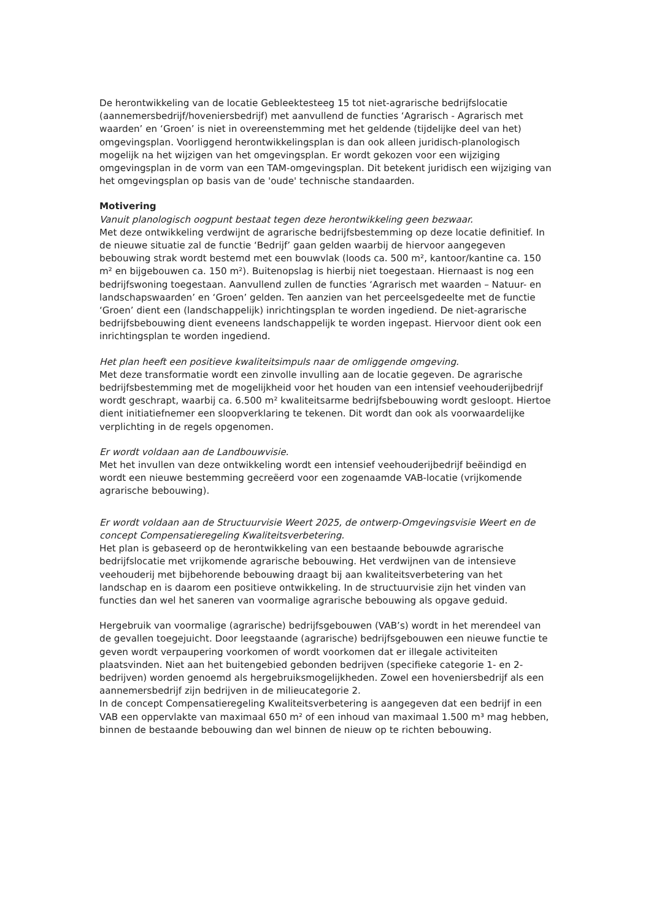De herontwikkeling van de locatie Gebleektesteeg 15 tot niet-agrarische bedrijfslocatie (aannemersbedrijf/hoveniersbedrijf) met aanvullend de functies ‘Agrarisch - Agrarisch met waarden’ en ‘Groen’ is niet in overeenstemming met het geldende (tijdelijke deel van het) omgevingsplan. Voorliggend herontwikkelingsplan is dan ook alleen juridisch-planologisch mogelijk na het wijzigen van het omgevingsplan. Er wordt gekozen voor een wijziging omgevingsplan in de vorm van een TAM-omgevingsplan. Dit betekent juridisch een wijziging van het omgevingsplan op basis van de 'oude' technische standaarden.
Motivering
Vanuit planologisch oogpunt bestaat tegen deze herontwikkeling geen bezwaar.
Met deze ontwikkeling verdwijnt de agrarische bedrijfsbestemming op deze locatie definitief. In de nieuwe situatie zal de functie ‘Bedrijf’ gaan gelden waarbij de hiervoor aangegeven bebouwing strak wordt bestemd met een bouwvlak (loods ca. 500 m², kantoor/kantine ca. 150 m² en bijgebouwen ca. 150 m²). Buitenopslag is hierbij niet toegestaan. Hiernaast is nog een bedrijfswoning toegestaan. Aanvullend zullen de functies ‘Agrarisch met waarden – Natuur- en landschapswaarden’ en ‘Groen’ gelden. Ten aanzien van het perceelsgedeelte met de functie ‘Groen’ dient een (landschappelijk) inrichtingsplan te worden ingediend. De niet-agrarische bedrijfsbebouwing dient eveneens landschappelijk te worden ingepast. Hiervoor dient ook een inrichtingsplan te worden ingediend.
Het plan heeft een positieve kwaliteitsimpuls naar de omliggende omgeving.
Met deze transformatie wordt een zinvolle invulling aan de locatie gegeven. De agrarische bedrijfsbestemming met de mogelijkheid voor het houden van een intensief veehouderijbedrijf wordt geschrapt, waarbij ca. 6.500 m² kwaliteitsarme bedrijfsbebouwing wordt gesloopt. Hiertoe dient initiatiefnemer een sloopverklaring te tekenen. Dit wordt dan ook als voorwaardelijke verplichting in de regels opgenomen.
Er wordt voldaan aan de Landbouwvisie.
Met het invullen van deze ontwikkeling wordt een intensief veehouderijbedrijf beëindigd en wordt een nieuwe bestemming gecreëerd voor een zogenaamde VAB-locatie (vrijkomende agrarische bebouwing).
Er wordt voldaan aan de Structuurvisie Weert 2025, de ontwerp-Omgevingsvisie Weert en de concept Compensatieregeling Kwaliteitsverbetering.
Het plan is gebaseerd op de herontwikkeling van een bestaande bebouwde agrarische bedrijfslocatie met vrijkomende agrarische bebouwing. Het verdwijnen van de intensieve veehouderij met bijbehorende bebouwing draagt bij aan kwaliteitsverbetering van het landschap en is daarom een positieve ontwikkeling. In de structuurvisie zijn het vinden van functies dan wel het saneren van voormalige agrarische bebouwing als opgave geduid.
Hergebruik van voormalige (agrarische) bedrijfsgebouwen (VAB’s) wordt in het merendeel van de gevallen toegejuicht. Door leegstaande (agrarische) bedrijfsgebouwen een nieuwe functie te geven wordt verpaupering voorkomen of wordt voorkomen dat er illegale activiteiten plaatsvinden. Niet aan het buitengebied gebonden bedrijven (specifieke categorie 1- en 2-bedrijven) worden genoemd als hergebruiksmogelijkheden. Zowel een hoveniersbedrijf als een aannemersbedrijf zijn bedrijven in de milieucategorie 2.
In de concept Compensatieregeling Kwaliteitsverbetering is aangegeven dat een bedrijf in een VAB een oppervlakte van maximaal 650 m² of een inhoud van maximaal 1.500 m³ mag hebben, binnen de bestaande bebouwing dan wel binnen de nieuw op te richten bebouwing.